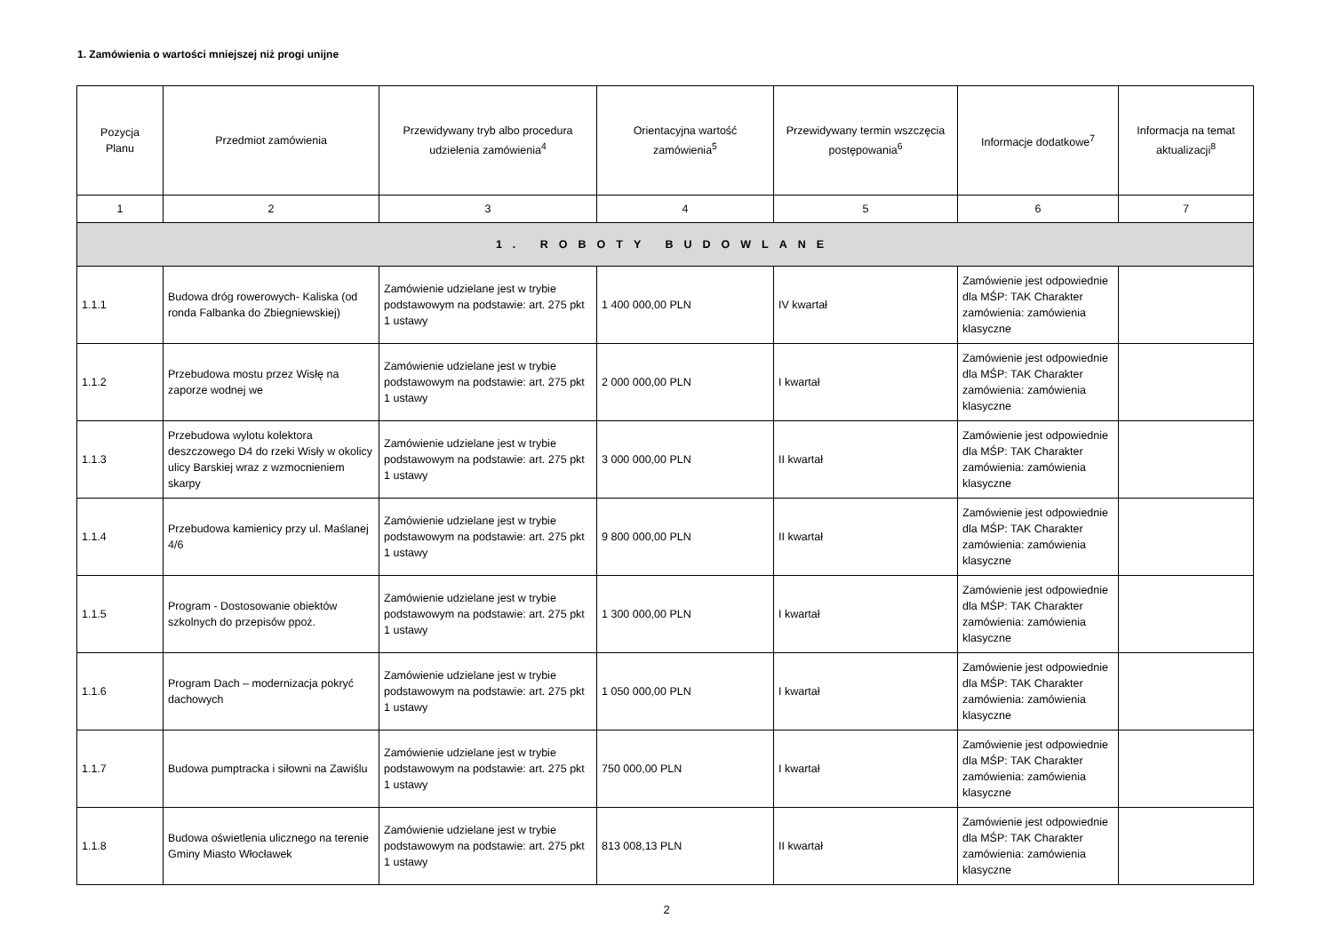1. Zamówienia o wartości mniejszej niż progi unijne
| Pozycja Planu | Przedmiot zamówienia | Przewidywany tryb albo procedura udzielenia zamówienia<sup>4</sup> | Orientacyjna wartość zamówienia<sup>5</sup> | Przewidywany termin wszczęcia postępowania<sup>6</sup> | Informacje dodatkowe<sup>7</sup> | Informacja na temat aktualizacji<sup>8</sup> |
| --- | --- | --- | --- | --- | --- | --- |
| 1 | 2 | 3 | 4 | 5 | 6 | 7 |
| 1. ROBOTY BUDOWLANE | | | | | | |
| 1.1.1 | Budowa dróg rowerowych- Kaliska (od ronda Falbanka do Zbiegniewskiej) | Zamówienie udzielane jest w trybie podstawowym na podstawie: art. 275 pkt 1 ustawy | 1 400 000,00 PLN | IV kwartał | Zamówienie jest odpowiednie dla MŚP: TAK Charakter zamówienia: zamówienia klasyczne | |
| 1.1.2 | Przebudowa mostu przez Wisłę na zaporze wodnej we | Zamówienie udzielane jest w trybie podstawowym na podstawie: art. 275 pkt 1 ustawy | 2 000 000,00 PLN | I kwartał | Zamówienie jest odpowiednie dla MŚP: TAK Charakter zamówienia: zamówienia klasyczne | |
| 1.1.3 | Przebudowa wylotu kolektora deszczowego D4 do rzeki Wisły w okolicy ulicy Barskiej wraz z wzmocnieniem skarpy | Zamówienie udzielane jest w trybie podstawowym na podstawie: art. 275 pkt 1 ustawy | 3 000 000,00 PLN | II kwartał | Zamówienie jest odpowiednie dla MŚP: TAK Charakter zamówienia: zamówienia klasyczne | |
| 1.1.4 | Przebudowa kamienicy przy ul. Maślanej 4/6 | Zamówienie udzielane jest w trybie podstawowym na podstawie: art. 275 pkt 1 ustawy | 9 800 000,00 PLN | II kwartał | Zamówienie jest odpowiednie dla MŚP: TAK Charakter zamówienia: zamówienia klasyczne | |
| 1.1.5 | Program - Dostosowanie obiektów szkolnych do przepisów ppoż. | Zamówienie udzielane jest w trybie podstawowym na podstawie: art. 275 pkt 1 ustawy | 1 300 000,00 PLN | I kwartał | Zamówienie jest odpowiednie dla MŚP: TAK Charakter zamówienia: zamówienia klasyczne | |
| 1.1.6 | Program Dach – modernizacja pokryć dachowych | Zamówienie udzielane jest w trybie podstawowym na podstawie: art. 275 pkt 1 ustawy | 1 050 000,00 PLN | I kwartał | Zamówienie jest odpowiednie dla MŚP: TAK Charakter zamówienia: zamówienia klasyczne | |
| 1.1.7 | Budowa pumptracka i siłowni na Zawiślu | Zamówienie udzielane jest w trybie podstawowym na podstawie: art. 275 pkt 1 ustawy | 750 000,00 PLN | I kwartał | Zamówienie jest odpowiednie dla MŚP: TAK Charakter zamówienia: zamówienia klasyczne | |
| 1.1.8 | Budowa oświetlenia ulicznego na terenie Gminy Miasto Włocławek | Zamówienie udzielane jest w trybie podstawowym na podstawie: art. 275 pkt 1 ustawy | 813 008,13 PLN | II kwartał | Zamówienie jest odpowiednie dla MŚP: TAK Charakter zamówienia: zamówienia klasyczne | |
2